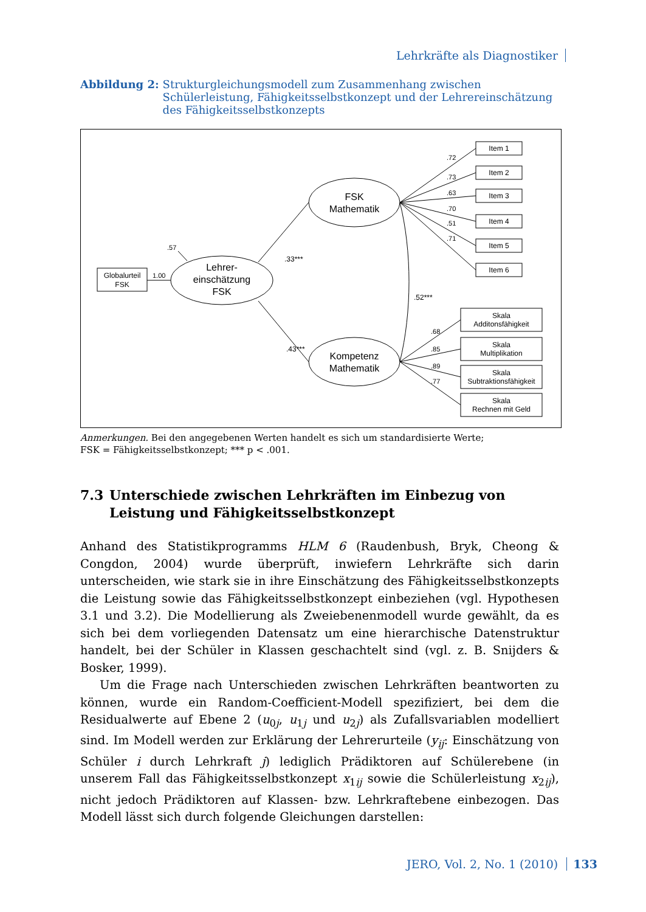Lehrkräfte als Diagnostiker
Abbildung 2: Strukturgleichungsmodell zum Zusammenhang zwischen Schülerleistung, Fähigkeitsselbstkonzept und der Lehrereinschätzung des Fähigkeits­selbstkonzepts
FSK
Mathematik
Lehrer-
einschätzung
FSK
Kompetenz
Mathematik
Globalurteil
FSK
Item 1
Item 2
Item 3
Item 4
Item 5
Item 6
Skala
Additonsfähigkeit
Skala
Multiplikation
Skala
Subtraktionsfähigkeit
Skala
Rechnen mit Geld
.72
.73
.63
.70
.51
.71
.68
.85
.89
.77
.33***
.43***
.52***
.57
1.00
Anmerkungen. Bei den angegebenen Werten handelt es sich um standardisierte Werte;
FSK = Fähigkeitsselbstkonzept; *** p < .001.
7.3 Unterschiede zwischen Lehrkräften im Einbezug von
Leistung und Fähigkeitsselbstkonzept
Anhand des Statistikprogramms HLM 6 (Raudenbush, Bryk, Cheong & Congdon, 2004) wurde überprüft, inwiefern Lehrkräfte sich darin unterscheiden, wie stark sie in ihre Einschätzung des Fähigkeitsselbstkonzepts die Leistung sowie das Fähigkeitsselbstkonzept einbeziehen (vgl. Hypothesen 3.1 und 3.2). Die Modellierung als Zweiebenenmodell wurde gewählt, da es sich bei dem vorliegenden Datensatz um eine hierarchische Datenstruktur handelt, bei der Schüler in Klassen geschachtelt sind (vgl. z. B. Snijders & Bosker, 1999).
Um die Frage nach Unterschieden zwischen Lehrkräften beantworten zu können, wurde ein Random-Coefficient-Modell spezifiziert, bei dem die Residualwerte auf Ebene 2 (u<sub>0j</sub>, u<sub>1j</sub> und u<sub>2j</sub>) als Zufallsvariablen modelliert sind. Im Modell werden zur Erklärung der Lehrerurteile (y<sub>ij</sub>: Einschätzung von Schüler i durch Lehrkraft j) lediglich Prädiktoren auf Schülerebene (in unserem Fall das Fähigkeitsselbstkonzept x<sub>1ij</sub> sowie die Schülerleistung x<sub>2ij</sub>), nicht jedoch Prädiktoren auf Klassen- bzw. Lehrkraftebene einbezogen. Das Modell lässt sich durch folgende Gleichungen darstellen:
JERO, Vol. 2, No. 1 (2010) 133